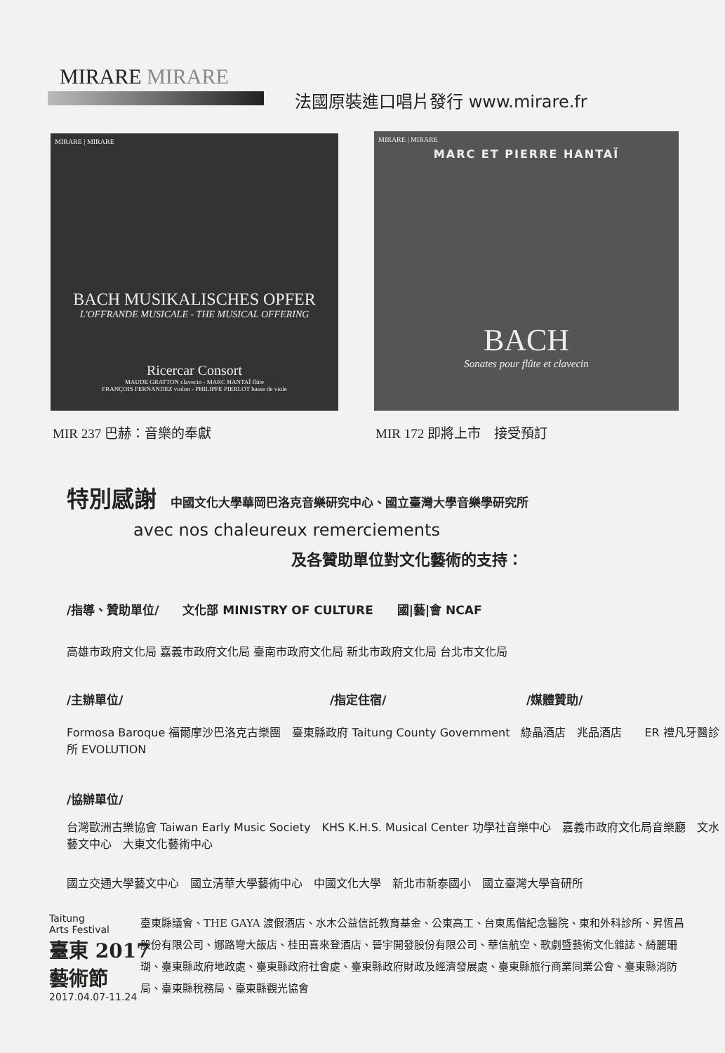MIRARE MIRARE
法國原裝進口唱片發行 www.mirare.fr
MIRARE | MIRARE
BACH MUSIKALISCHES OPFER
L'OFFRANDE MUSICALE - THE MUSICAL OFFERING
Ricercar Consort
MAUDE GRATTON clavecin - MARC HANTAÏ flûte
FRANÇOIS FERNANDEZ violon - PHILIPPE PIERLOT basse de viole
MIRARE | MIRARE
MARC ET PIERRE HANTAÏ
BACH
Sonates pour flûte et clavecin
MIR 237 巴赫：音樂的奉獻 MIR 172 即將上市　接受預訂
特別感謝
中國文化大學華岡巴洛克音樂研究中心、國立臺灣大學音樂學研究所
avec nos chaleureux remerciements
及各贊助單位對文化藝術的支持：
/指導、贊助單位/　　文化部 MINISTRY OF CULTURE　　國|藝|會 NCAF
高雄市政府文化局 嘉義市政府文化局 臺南市政府文化局 新北市政府文化局 台北市文化局
/主辦單位/ /指定住宿/ /媒體贊助/
Formosa Baroque 福爾摩沙巴洛克古樂團　臺東縣政府 Taitung County Government　綠晶酒店　兆品酒店　　ER 禮凡牙醫診所 EVOLUTION
/協辦單位/
台灣歐洲古樂協會 Taiwan Early Music Society　KHS K.H.S. Musical Center 功學社音樂中心　嘉義市政府文化局音樂廳　文水藝文中心　大東文化藝術中心
國立交通大學藝文中心　國立清華大學藝術中心　中國文化大學　新北市新泰國小　國立臺灣大學音研所
Taitung
Arts Festival
臺東 2017
藝術節
2017.04.07-11.24
臺東縣議會、THE GAYA 渡假酒店、水木公益信託教育基金、公東高工、台東馬偕紀念醫院、東和外科診所、昇恆昌股份有限公司、娜路彎大飯店、桂田喜來登酒店、晉宇開發股份有限公司、華信航空、歌劇暨藝術文化雜誌、綺麗珊瑚、臺東縣政府地政處、臺東縣政府社會處、臺東縣政府財政及經濟發展處、臺東縣旅行商業同業公會、臺東縣消防局、臺東縣稅務局、臺東縣觀光協會